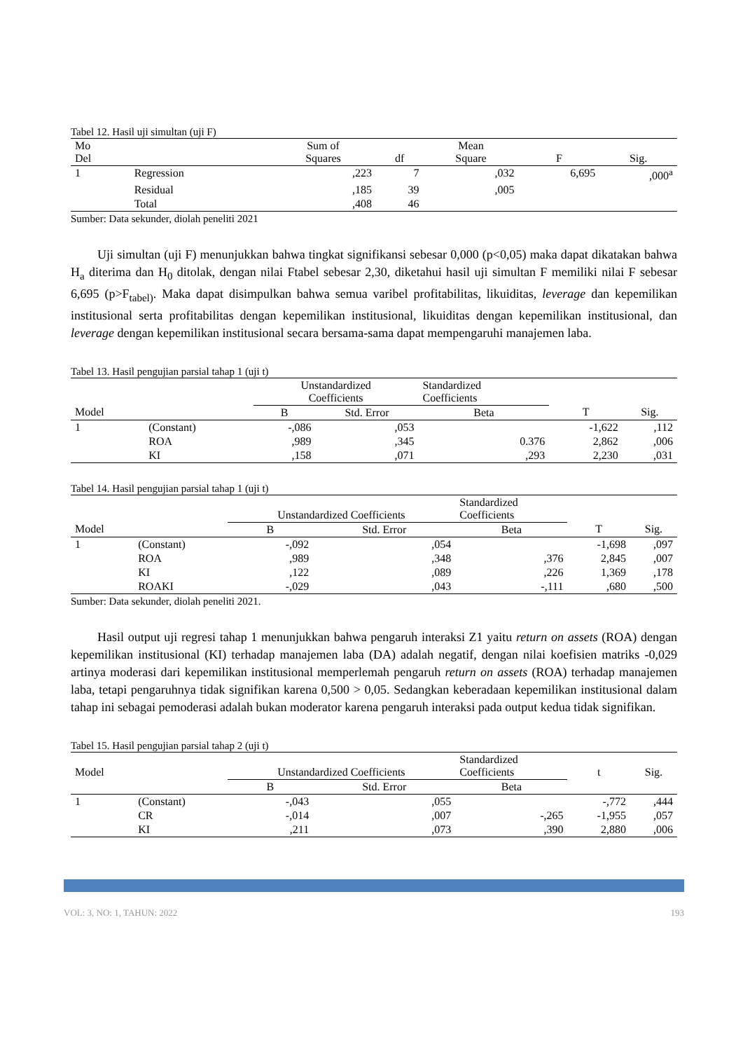Tabel 12. Hasil uji simultan (uji F)
| Mo Del | | Sum of Squares | df | Mean Square | F | Sig. |
| --- | --- | --- | --- | --- | --- | --- |
| 1 | Regression | ,223 | 7 | ,032 | 6,695 | ,000<sup>a</sup> |
| | Residual | ,185 | 39 | ,005 | | |
| | Total | ,408 | 46 | | | |
Sumber: Data sekunder, diolah peneliti 2021
Uji simultan (uji F) menunjukkan bahwa tingkat signifikansi sebesar 0,000 (p<0,05) maka dapat dikatakan bahwa H<sub>a</sub> diterima dan H<sub>0</sub> ditolak, dengan nilai Ftabel sebesar 2,30, diketahui hasil uji simultan F memiliki nilai F sebesar 6,695 (p>F<sub>tabel)</sub>. Maka dapat disimpulkan bahwa semua varibel profitabilitas, likuiditas, leverage dan kepemilikan institusional serta profitabilitas dengan kepemilikan institusional, likuiditas dengan kepemilikan institusional, dan leverage dengan kepemilikan institusional secara bersama-sama dapat mempengaruhi manajemen laba.
Tabel 13. Hasil pengujian parsial tahap 1 (uji t)
| | | Unstandardized Coefficients | | Standardized Coefficients | | |
| --- | --- | --- | --- | --- | --- | --- |
| Model | | B | Std. Error | Beta | T | Sig. |
| 1 | (Constant) | -,086 | ,053 | | -1,622 | ,112 |
| | ROA | ,989 | ,345 | 0.376 | 2,862 | ,006 |
| | KI | ,158 | ,071 | ,293 | 2,230 | ,031 |
Tabel 14. Hasil pengujian parsial tahap 1 (uji t)
| | | Unstandardized Coefficients | | Standardized Coefficients | | |
| --- | --- | --- | --- | --- | --- | --- |
| Model | | B | Std. Error | Beta | T | Sig. |
| 1 | (Constant) | -,092 | ,054 | | -1,698 | ,097 |
| | ROA | ,989 | ,348 | ,376 | 2,845 | ,007 |
| | KI | ,122 | ,089 | ,226 | 1,369 | ,178 |
| | ROAKI | -,029 | ,043 | -,111 | ,680 | ,500 |
Sumber: Data sekunder, diolah peneliti 2021.
Hasil output uji regresi tahap 1 menunjukkan bahwa pengaruh interaksi Z1 yaitu return on assets (ROA) dengan kepemilikan institusional (KI) terhadap manajemen laba (DA) adalah negatif, dengan nilai koefisien matriks -0,029 artinya moderasi dari kepemilikan institusional memperlemah pengaruh return on assets (ROA) terhadap manajemen laba, tetapi pengaruhnya tidak signifikan karena 0,500 > 0,05. Sedangkan keberadaan kepemilikan institusional dalam tahap ini sebagai pemoderasi adalah bukan moderator karena pengaruh interaksi pada output kedua tidak signifikan.
Tabel 15. Hasil pengujian parsial tahap 2 (uji t)
| Model | | Unstandardized Coefficients | | Standardized Coefficients | t | Sig. |
| --- | --- | --- | --- | --- | --- | --- |
| | | B | Std. Error | Beta | | |
| 1 | (Constant) | -,043 | ,055 | | -,772 | ,444 |
| | CR | -,014 | ,007 | -,265 | -1,955 | ,057 |
| | KI | ,211 | ,073 | ,390 | 2,880 | ,006 |
VOL: 3, NO: 1, TAHUN: 2022 193